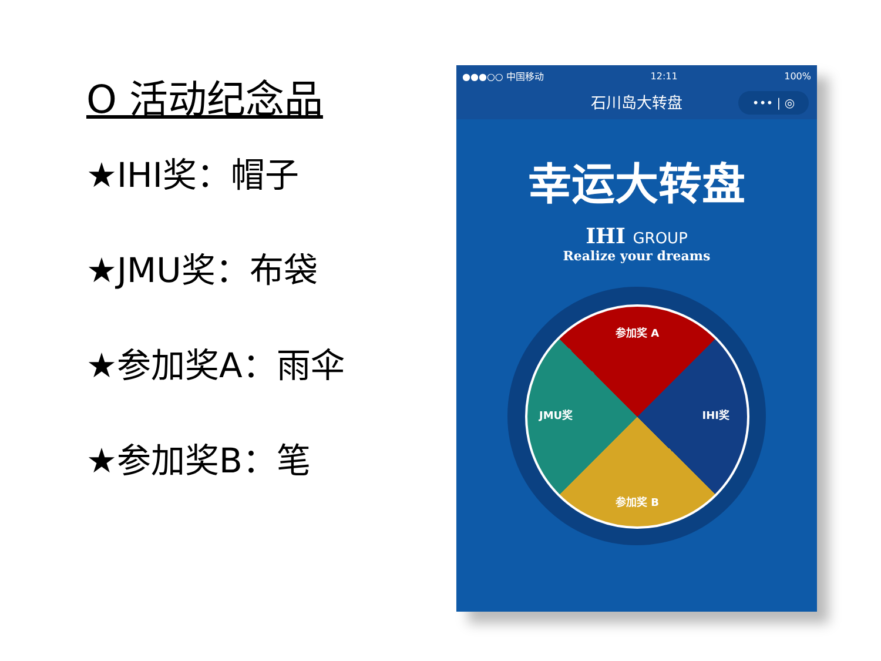O 活动纪念品
★IHI奖：帽子
★JMU奖：布袋
★参加奖A：雨伞
★参加奖B：笔
●●●○○ 中国移动 12:11 100%
石川岛大转盘 ••• | ◎
幸运大转盘
IHI GROUP
Realize your dreams
参加奖 A
IHI奖
参加奖 B
JMU奖